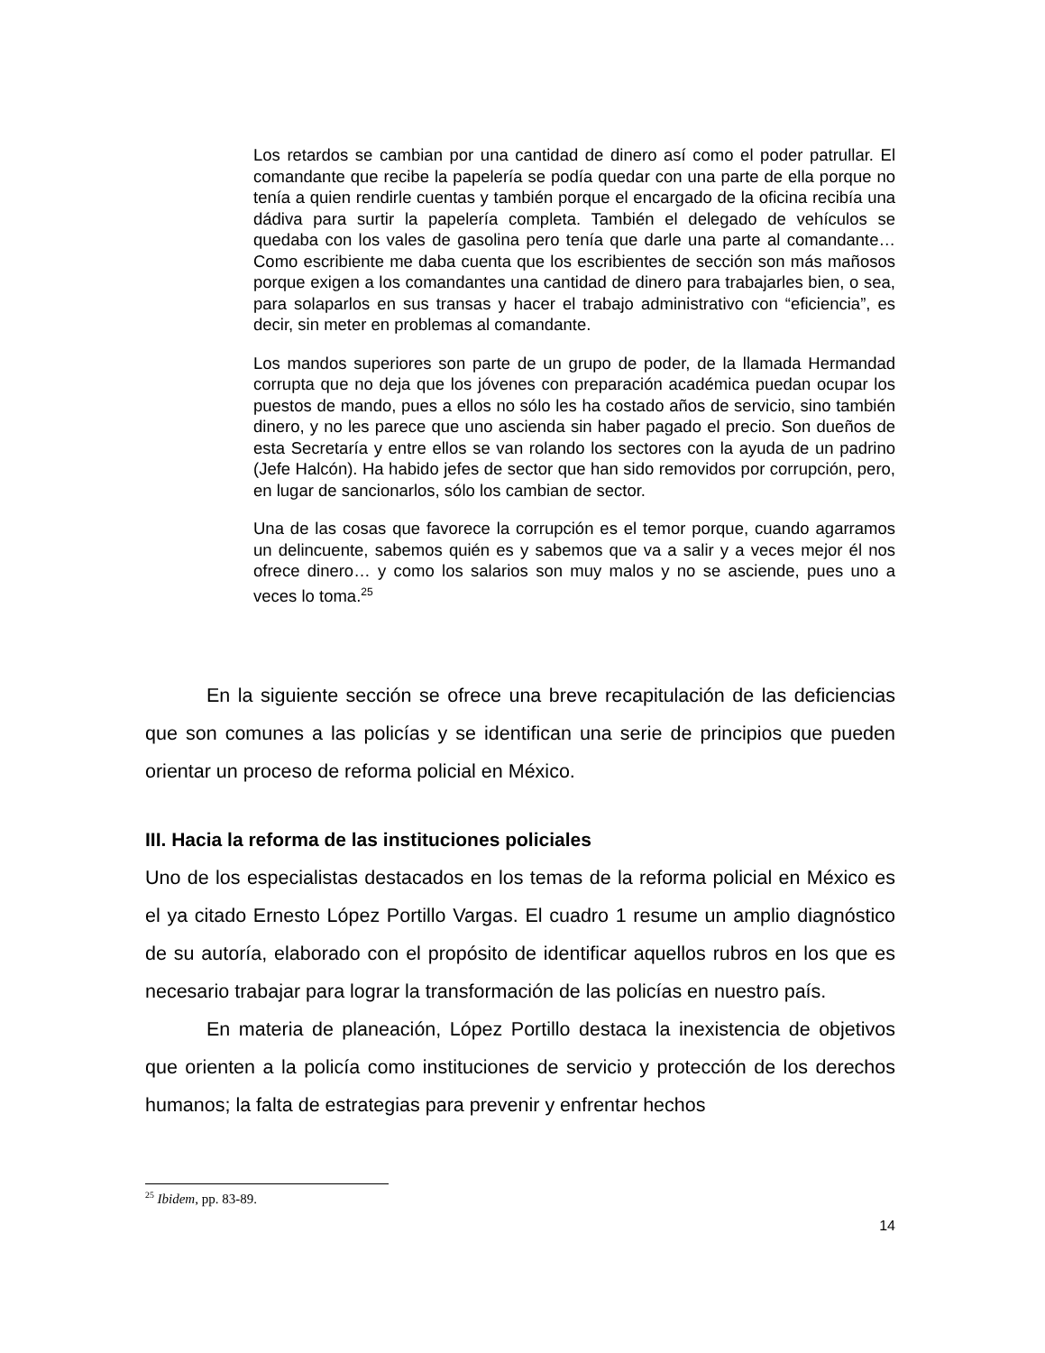Los retardos se cambian por una cantidad de dinero así como el poder patrullar. El comandante que recibe la papelería se podía quedar con una parte de ella porque no tenía a quien rendirle cuentas y también porque el encargado de la oficina recibía una dádiva para surtir la papelería completa. También el delegado de vehículos se quedaba con los vales de gasolina pero tenía que darle una parte al comandante… Como escribiente me daba cuenta que los escribientes de sección son más mañosos porque exigen a los comandantes una cantidad de dinero para trabajarles bien, o sea, para solaparlos en sus transas y hacer el trabajo administrativo con “eficiencia”, es decir, sin meter en problemas al comandante.
Los mandos superiores son parte de un grupo de poder, de la llamada Hermandad corrupta que no deja que los jóvenes con preparación académica puedan ocupar los puestos de mando, pues a ellos no sólo les ha costado años de servicio, sino también dinero, y no les parece que uno ascienda sin haber pagado el precio. Son dueños de esta Secretaría y entre ellos se van rolando los sectores con la ayuda de un padrino (Jefe Halcón). Ha habido jefes de sector que han sido removidos por corrupción, pero, en lugar de sancionarlos, sólo los cambian de sector.
Una de las cosas que favorece la corrupción es el temor porque, cuando agarramos un delincuente, sabemos quién es y sabemos que va a salir y a veces mejor él nos ofrece dinero… y como los salarios son muy malos y no se asciende, pues uno a veces lo toma.<sup>25</sup>
En la siguiente sección se ofrece una breve recapitulación de las deficiencias que son comunes a las policías y se identifican una serie de principios que pueden orientar un proceso de reforma policial en México.
III. Hacia la reforma de las instituciones policiales
Uno de los especialistas destacados en los temas de la reforma policial en México es el ya citado Ernesto López Portillo Vargas. El cuadro 1 resume un amplio diagnóstico de su autoría, elaborado con el propósito de identificar aquellos rubros en los que es necesario trabajar para lograr la transformación de las policías en nuestro país.
En materia de planeación, López Portillo destaca la inexistencia de objetivos que orienten a la policía como instituciones de servicio y protección de los derechos humanos; la falta de estrategias para prevenir y enfrentar hechos
<sup>25</sup> Ibidem, pp. 83-89.
14